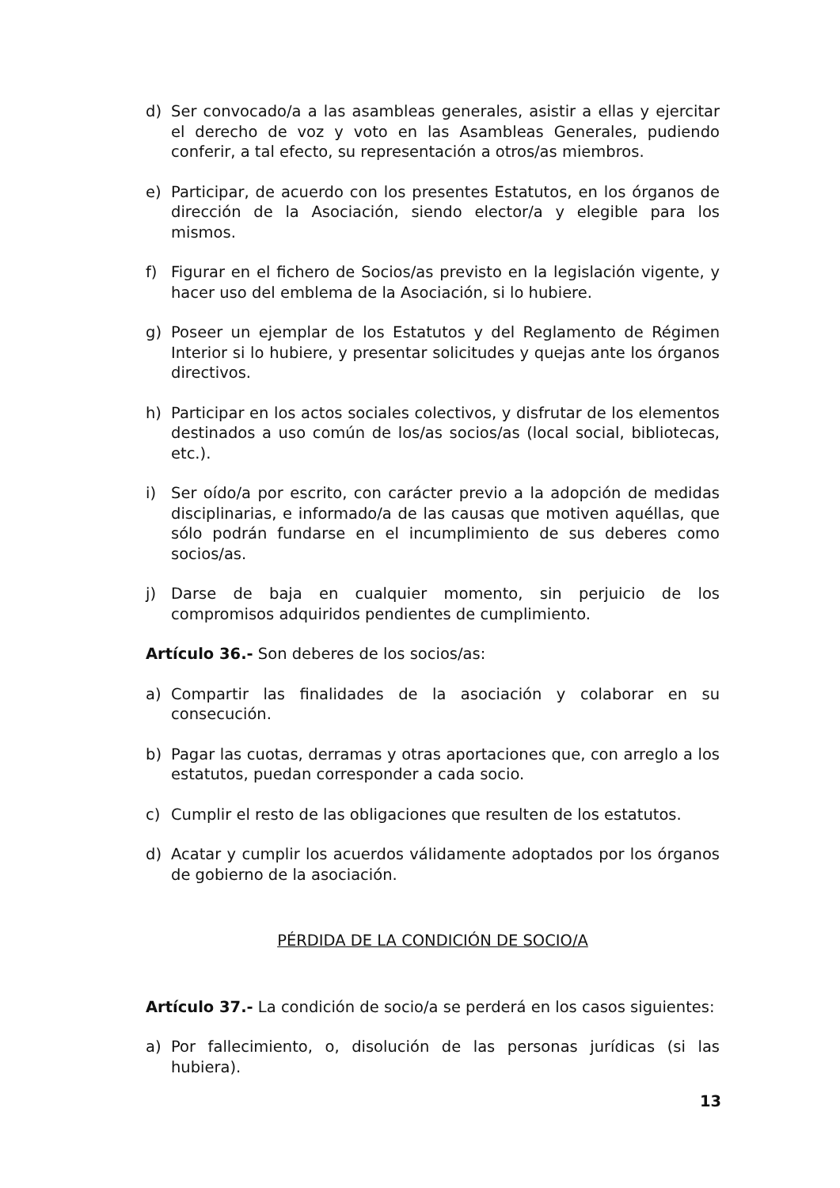d) Ser convocado/a a las asambleas generales, asistir a ellas y ejercitar el derecho de voz y voto en las Asambleas Generales, pudiendo conferir, a tal efecto, su representación a otros/as miembros.
e) Participar, de acuerdo con los presentes Estatutos, en los órganos de dirección de la Asociación, siendo elector/a y elegible para los mismos.
f) Figurar en el fichero de Socios/as previsto en la legislación vigente, y hacer uso del emblema de la Asociación, si lo hubiere.
g) Poseer un ejemplar de los Estatutos y del Reglamento de Régimen Interior si lo hubiere, y presentar solicitudes y quejas ante los órganos directivos.
h) Participar en los actos sociales colectivos, y disfrutar de los elementos destinados a uso común de los/as socios/as (local social, bibliotecas, etc.).
i) Ser oído/a por escrito, con carácter previo a la adopción de medidas disciplinarias, e informado/a de las causas que motiven aquéllas, que sólo podrán fundarse en el incumplimiento de sus deberes como socios/as.
j) Darse de baja en cualquier momento, sin perjuicio de los compromisos adquiridos pendientes de cumplimiento.
Artículo 36.- Son deberes de los socios/as:
a) Compartir las finalidades de la asociación y colaborar en su consecución.
b) Pagar las cuotas, derramas y otras aportaciones que, con arreglo a los estatutos, puedan corresponder a cada socio.
c) Cumplir el resto de las obligaciones que resulten de los estatutos.
d) Acatar y cumplir los acuerdos válidamente adoptados por los órganos de gobierno de la asociación.
PÉRDIDA DE LA CONDICIÓN DE SOCIO/A
Artículo 37.- La condición de socio/a se perderá en los casos siguientes:
a) Por fallecimiento, o, disolución de las personas jurídicas (si las hubiera).
13